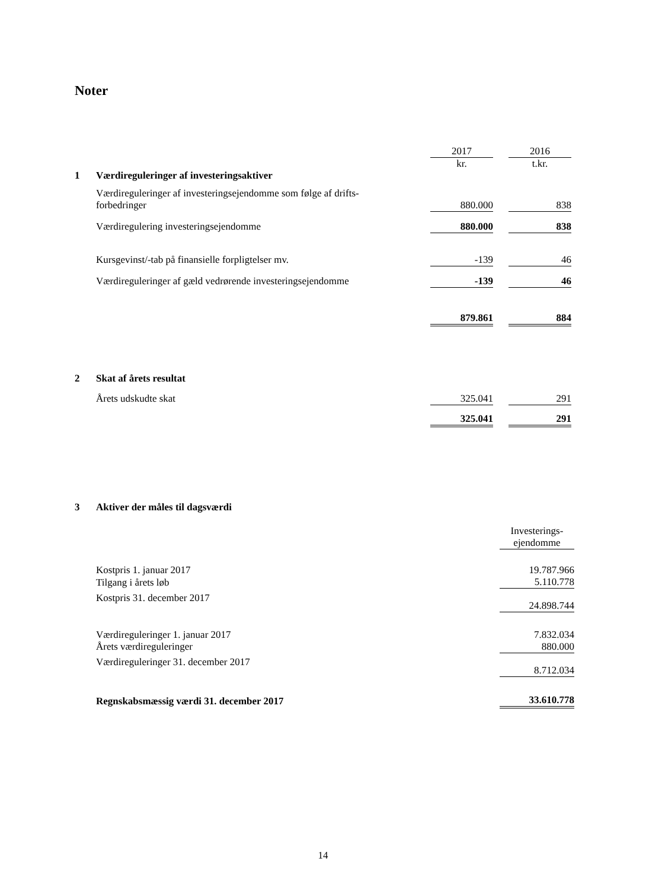Noter
| | | 2017 | | 2016 |
| | | kr. | | t.kr. |
| 1 | Værdireguleringer af investeringsaktiver | | | |
| | Værdireguleringer af investeringsejendomme som følge af drifts- forbedringer | 880.000 | | 838 |
| | Værdiregulering investeringsejendomme | 880.000 | | 838 |
| | Kursgevinst/-tab på finansielle forpligtelser mv. | -139 | | 46 |
| | Værdireguleringer af gæld vedrørende investeringsejendomme | -139 | | 46 |
| | | 879.861 | | 884 |
| 2 | Skat af årets resultat | | | |
| | Årets udskudte skat | 325.041 | | 291 |
| | | 325.041 | | 291 |
| 3 | Aktiver der måles til dagsværdi | |
| | | Investerings- ejendomme |
| | Kostpris 1. januar 2017 | 19.787.966 |
| | Tilgang i årets løb | 5.110.778 |
| | Kostpris 31. december 2017 | 24.898.744 |
| | Værdireguleringer 1. januar 2017 | 7.832.034 |
| | Årets værdireguleringer | 880.000 |
| | Værdireguleringer 31. december 2017 | 8.712.034 |
| | Regnskabsmæssig værdi 31. december 2017 | 33.610.778 |
14